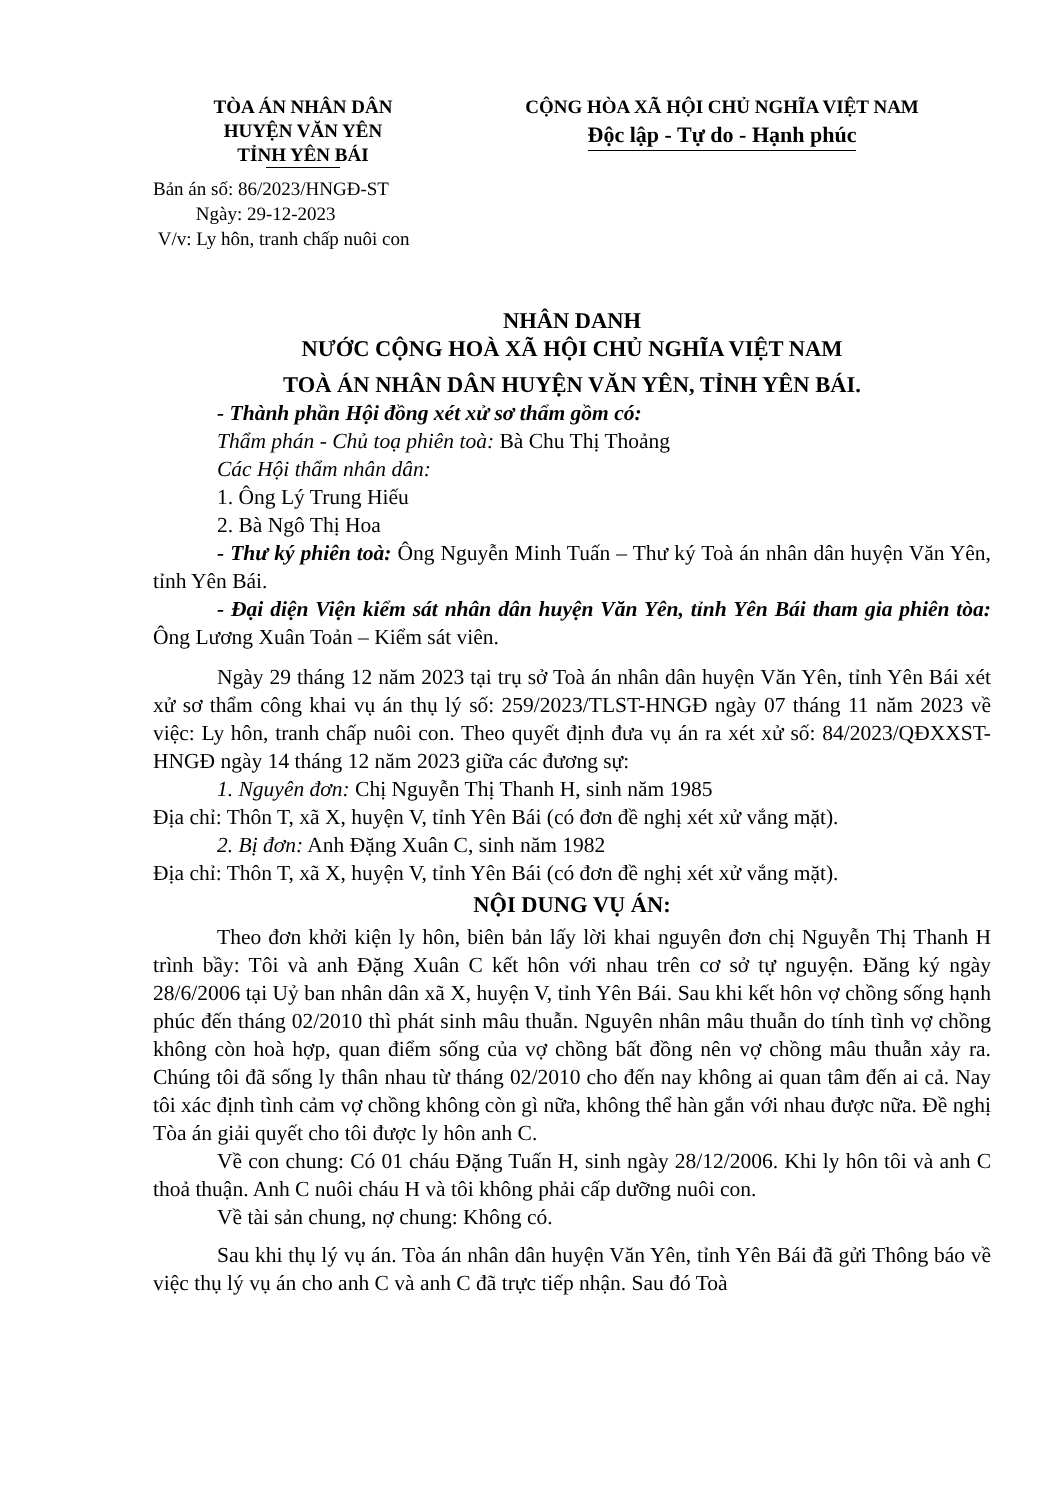TÒA ÁN NHÂN DÂN
HUYỆN VĂN YÊN
TỈNH YÊN BÁI
CỘNG HÒA XÃ HỘI CHỦ NGHĨA VIỆT NAM
Độc lập - Tự do - Hạnh phúc
Bản án số: 86/2023/HNGĐ-ST
Ngày: 29-12-2023
V/v: Ly hôn, tranh chấp nuôi con
NHÂN DANH
NƯỚC CỘNG HOÀ XÃ HỘI CHỦ NGHĨA VIỆT NAM
TOÀ ÁN NHÂN DÂN HUYỆN VĂN YÊN, TỈNH YÊN BÁI.
- Thành phần Hội đồng xét xử sơ thẩm gồm có:
Thẩm phán - Chủ toạ phiên toà: Bà Chu Thị Thoảng
Các Hội thẩm nhân dân:
1. Ông Lý Trung Hiếu
2. Bà Ngô Thị Hoa
- Thư ký phiên toà: Ông Nguyễn Minh Tuấn – Thư ký Toà án nhân dân huyện Văn Yên, tỉnh Yên Bái.
- Đại diện Viện kiểm sát nhân dân huyện Văn Yên, tỉnh Yên Bái tham gia phiên tòa: Ông Lương Xuân Toản – Kiểm sát viên.
Ngày 29 tháng 12 năm 2023 tại trụ sở Toà án nhân dân huyện Văn Yên, tỉnh Yên Bái xét xử sơ thẩm công khai vụ án thụ lý số: 259/2023/TLST-HNGĐ ngày 07 tháng 11 năm 2023 về việc: Ly hôn, tranh chấp nuôi con. Theo quyết định đưa vụ án ra xét xử số: 84/2023/QĐXXST-HNGĐ ngày 14 tháng 12 năm 2023 giữa các đương sự:
1. Nguyên đơn: Chị Nguyễn Thị Thanh H, sinh năm 1985
Địa chỉ: Thôn T, xã X, huyện V, tỉnh Yên Bái (có đơn đề nghị xét xử vắng mặt).
2. Bị đơn: Anh Đặng Xuân C, sinh năm 1982
Địa chỉ: Thôn T, xã X, huyện V, tỉnh Yên Bái (có đơn đề nghị xét xử vắng mặt).
NỘI DUNG VỤ ÁN:
Theo đơn khởi kiện ly hôn, biên bản lấy lời khai nguyên đơn chị Nguyễn Thị Thanh H trình bầy: Tôi và anh Đặng Xuân C kết hôn với nhau trên cơ sở tự nguyện. Đăng ký ngày 28/6/2006 tại Uỷ ban nhân dân xã X, huyện V, tỉnh Yên Bái. Sau khi kết hôn vợ chồng sống hạnh phúc đến tháng 02/2010 thì phát sinh mâu thuẫn. Nguyên nhân mâu thuẫn do tính tình vợ chồng không còn hoà hợp, quan điểm sống của vợ chồng bất đồng nên vợ chồng mâu thuẫn xảy ra. Chúng tôi đã sống ly thân nhau từ tháng 02/2010 cho đến nay không ai quan tâm đến ai cả. Nay tôi xác định tình cảm vợ chồng không còn gì nữa, không thể hàn gắn với nhau được nữa. Đề nghị Tòa án giải quyết cho tôi được ly hôn anh C.
Về con chung: Có 01 cháu Đặng Tuấn H, sinh ngày 28/12/2006. Khi ly hôn tôi và anh C thoả thuận. Anh C nuôi cháu H và tôi không phải cấp dưỡng nuôi con.
Về tài sản chung, nợ chung: Không có.
Sau khi thụ lý vụ án. Tòa án nhân dân huyện Văn Yên, tỉnh Yên Bái đã gửi Thông báo về việc thụ lý vụ án cho anh C và anh C đã trực tiếp nhận. Sau đó Toà